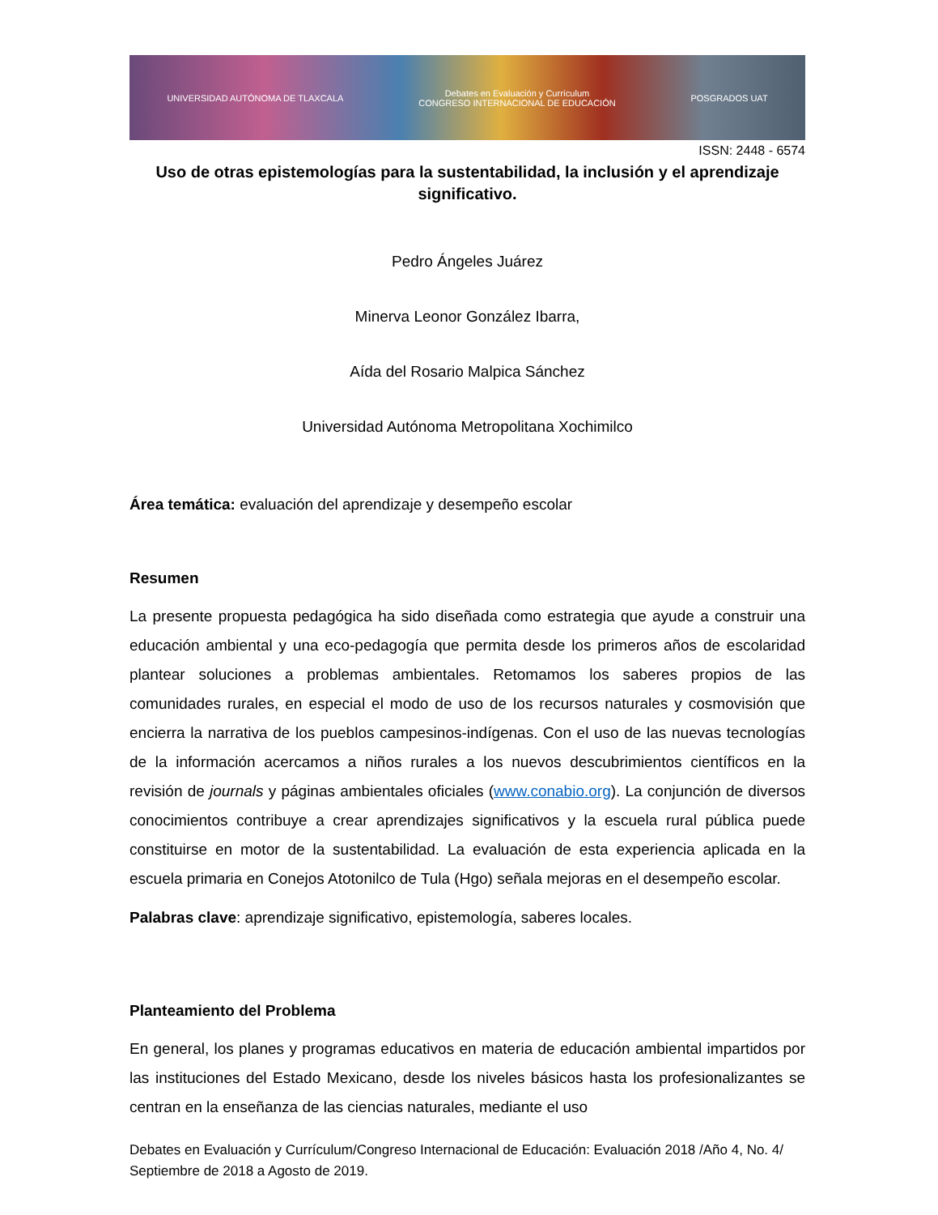UNIVERSIDAD AUTÓNOMA DE TLAXCALA Debates en Evaluación y Currículum
CONGRESO INTERNACIONAL DE EDUCACIÓN POSGRADOS UAT
ISSN: 2448 - 6574
Uso de otras epistemologías para la sustentabilidad, la inclusión y el aprendizaje significativo.
Pedro Ángeles Juárez
Minerva Leonor González Ibarra,
Aída del Rosario Malpica Sánchez
Universidad Autónoma Metropolitana Xochimilco
Área temática: evaluación del aprendizaje y desempeño escolar
Resumen
La presente propuesta pedagógica ha sido diseñada como estrategia que ayude a construir una educación ambiental y una eco-pedagogía que permita desde los primeros años de escolaridad plantear soluciones a problemas ambientales. Retomamos los saberes propios de las comunidades rurales, en especial el modo de uso de los recursos naturales y cosmovisión que encierra la narrativa de los pueblos campesinos-indígenas. Con el uso de las nuevas tecnologías de la información acercamos a niños rurales a los nuevos descubrimientos científicos en la revisión de journals y páginas ambientales oficiales (www.conabio.org). La conjunción de diversos conocimientos contribuye a crear aprendizajes significativos y la escuela rural pública puede constituirse en motor de la sustentabilidad. La evaluación de esta experiencia aplicada en la escuela primaria en Conejos Atotonilco de Tula (Hgo) señala mejoras en el desempeño escolar.
Palabras clave: aprendizaje significativo, epistemología, saberes locales.
Planteamiento del Problema
En general, los planes y programas educativos en materia de educación ambiental impartidos por las instituciones del Estado Mexicano, desde los niveles básicos hasta los profesionalizantes se centran en la enseñanza de las ciencias naturales, mediante el uso
Debates en Evaluación y Currículum/Congreso Internacional de Educación: Evaluación 2018 /Año 4, No. 4/ Septiembre de 2018 a Agosto de 2019.